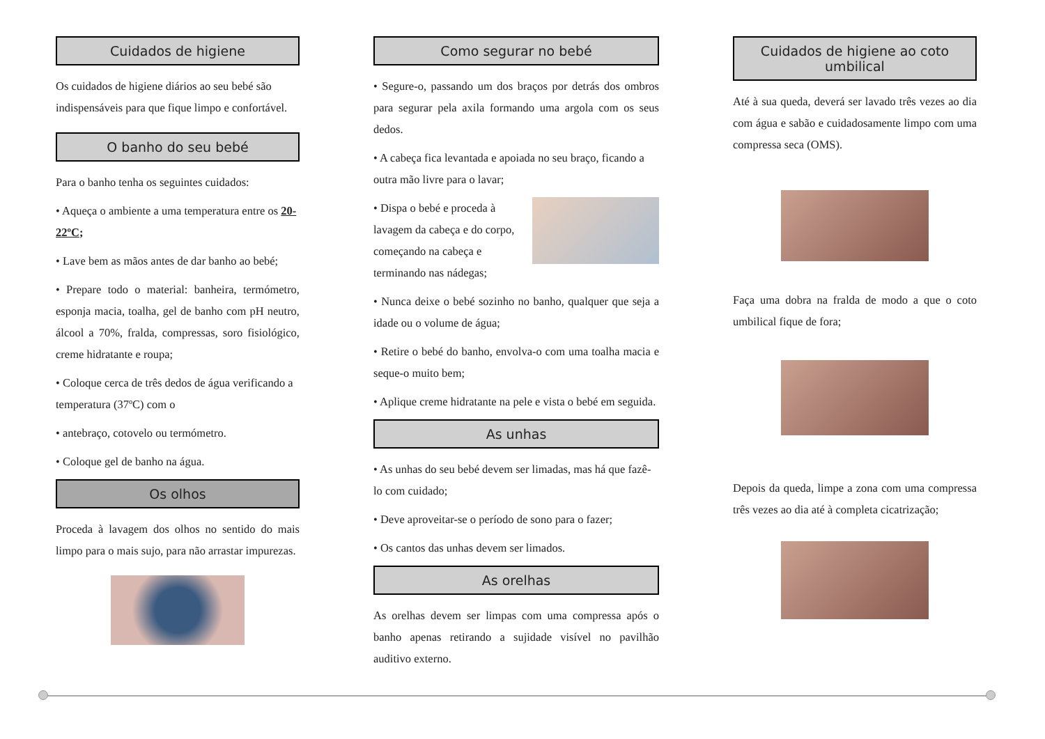Cuidados de higiene
Os cuidados de higiene diários ao seu bebé são indispensáveis para que fique limpo e confortável.
O banho do seu bebé
Para o banho tenha os seguintes cuidados:
• Aqueça o ambiente a uma temperatura entre os 20-22ºC;
• Lave bem as mãos antes de dar banho ao bebé;
• Prepare todo o material: banheira, termómetro, esponja macia, toalha, gel de banho com pH neutro, álcool a 70%, fralda, compressas, soro fisiológico, creme hidratante e roupa;
• Coloque cerca de três dedos de água verificando a temperatura (37ºC) com o
• antebraço, cotovelo ou termómetro.
• Coloque gel de banho na água.
Os olhos
Proceda à lavagem dos olhos no sentido do mais limpo para o mais sujo, para não arrastar impurezas.
Como segurar no bebé
• Segure-o, passando um dos braços por detrás dos ombros para segurar pela axila formando uma argola com os seus dedos.
• A cabeça fica levantada e apoiada no seu braço, ficando a outra mão livre para o lavar;
• Dispa o bebé e proceda à lavagem da cabeça e do corpo, começando na cabeça e terminando nas nádegas;
• Nunca deixe o bebé sozinho no banho, qualquer que seja a idade ou o volume de água;
• Retire o bebé do banho, envolva-o com uma toalha macia e seque-o muito bem;
• Aplique creme hidratante na pele e vista o bebé em seguida.
As unhas
• As unhas do seu bebé devem ser limadas, mas há que fazê-lo com cuidado;
• Deve aproveitar-se o período de sono para o fazer;
• Os cantos das unhas devem ser limados.
As orelhas
As orelhas devem ser limpas com uma compressa após o banho apenas retirando a sujidade visível no pavilhão auditivo externo.
Cuidados de higiene ao coto umbilical
Até à sua queda, deverá ser lavado três vezes ao dia com água e sabão e cuidadosamente limpo com uma compressa seca (OMS).
Faça uma dobra na fralda de modo a que o coto umbilical fique de fora;
Depois da queda, limpe a zona com uma compressa três vezes ao dia até à completa cicatrização;